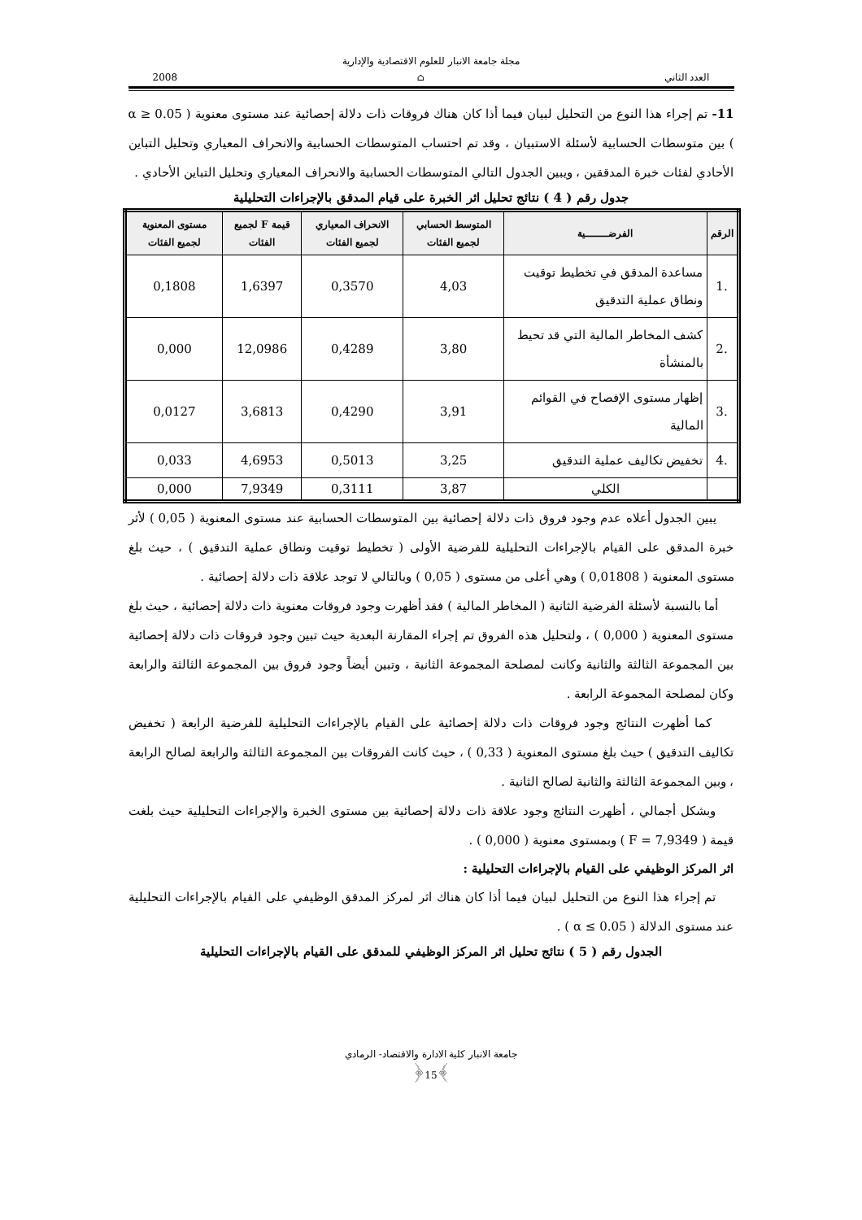مجلة جامعة الانبار للعلوم الاقتصادية والإدارية
العدد الثاني ⌂ 2008
11- تم إجراء هذا النوع من التحليل لبيان فيما أذا كان هناك فروقات ذات دلالة إحصائية عند مستوى معنوية ( α ≥ 0.05 ) بين متوسطات الحسابية لأسئلة الاستبيان ، وقد تم احتساب المتوسطات الحسابية والانحراف المعياري وتحليل التباين الأحادي لفئات خبرة المدققين ، ويبين الجدول التالي المتوسطات الحسابية والانحراف المعياري وتحليل التباين الأحادي .
جدول رقم ( 4 ) نتائج تحليل اثر الخبرة على قيام المدقق بالإجراءات التحليلية
| الرقم | الفرضـــــــية | المتوسط الحسابي لجميع الفئات | الانحراف المعياري لجميع الفئات | قيمة F لجميع الفئات | مستوى المعنوية لجميع الفئات |
| --- | --- | --- | --- | --- | --- |
| .1 | مساعدة المدقق في تخطيط توقيت ونطاق عملية التدقيق | 4,03 | 0,3570 | 1,6397 | 0,1808 |
| .2 | كشف المخاطر المالية التي قد تحيط بالمنشأة | 3,80 | 0,4289 | 12,0986 | 0,000 |
| .3 | إظهار مستوى الإفصاح في القوائم المالية | 3,91 | 0,4290 | 3,6813 | 0,0127 |
| .4 | تخفيض تكاليف عملية التدقيق | 3,25 | 0,5013 | 4,6953 | 0,033 |
| | الكلي | 3,87 | 0,3111 | 7,9349 | 0,000 |
يبين الجدول أعلاه عدم وجود فروق ذات دلالة إحصائية بين المتوسطات الحسابية عند مستوى المعنوية ( 0,05 ) لأثر خبرة المدقق على القيام بالإجراءات التحليلية للفرضية الأولى ( تخطيط توقيت ونطاق عملية التدقيق ) ، حيث بلغ مستوى المعنوية ( 0,01808 ) وهي أعلى من مستوى ( 0,05 ) وبالتالي لا توجد علاقة ذات دلالة إحصائية .
أما بالنسبة لأسئلة الفرضية الثانية ( المخاطر المالية ) فقد أظهرت وجود فروقات معنوية ذات دلالة إحصائية ، حيث بلغ مستوى المعنوية ( 0,000 ) ، ولتحليل هذه الفروق تم إجراء المقارنة البعدية حيث تبين وجود فروقات ذات دلالة إحصائية بين المجموعة الثالثة والثانية وكانت لمصلحة المجموعة الثانية ، وتبين أيضاً وجود فروق بين المجموعة الثالثة والرابعة وكان لمصلحة المجموعة الرابعة .
كما أظهرت النتائج وجود فروقات ذات دلالة إحصائية على القيام بالإجراءات التحليلية للفرضية الرابعة ( تخفيض تكاليف التدقيق ) حيث بلغ مستوى المعنوية ( 0,33 ) ، حيث كانت الفروقات بين المجموعة الثالثة والرابعة لصالح الرابعة ، وبين المجموعة الثالثة والثانية لصالح الثانية .
وبشكل أجمالي ، أظهرت النتائج وجود علاقة ذات دلالة إحصائية بين مستوى الخبرة والإجراءات التحليلية حيث بلغت قيمة ( F = 7,9349 ) وبمستوى معنوية ( 0,000 ) .
اثر المركز الوظيفي على القيام بالإجراءات التحليلية :
تم إجراء هذا النوع من التحليل لبيان فيما أذا كان هناك اثر لمركز المدقق الوظيفي على القيام بالإجراءات التحليلية عند مستوى الدلالة ( α ≤ 0.05 ) .
الجدول رقم ( 5 ) نتائج تحليل اثر المركز الوظيفي للمدقق على القيام بالإجراءات التحليلية
جامعة الانبار كلية الادارة والاقتصاد- الرمادي
﴾15﴿